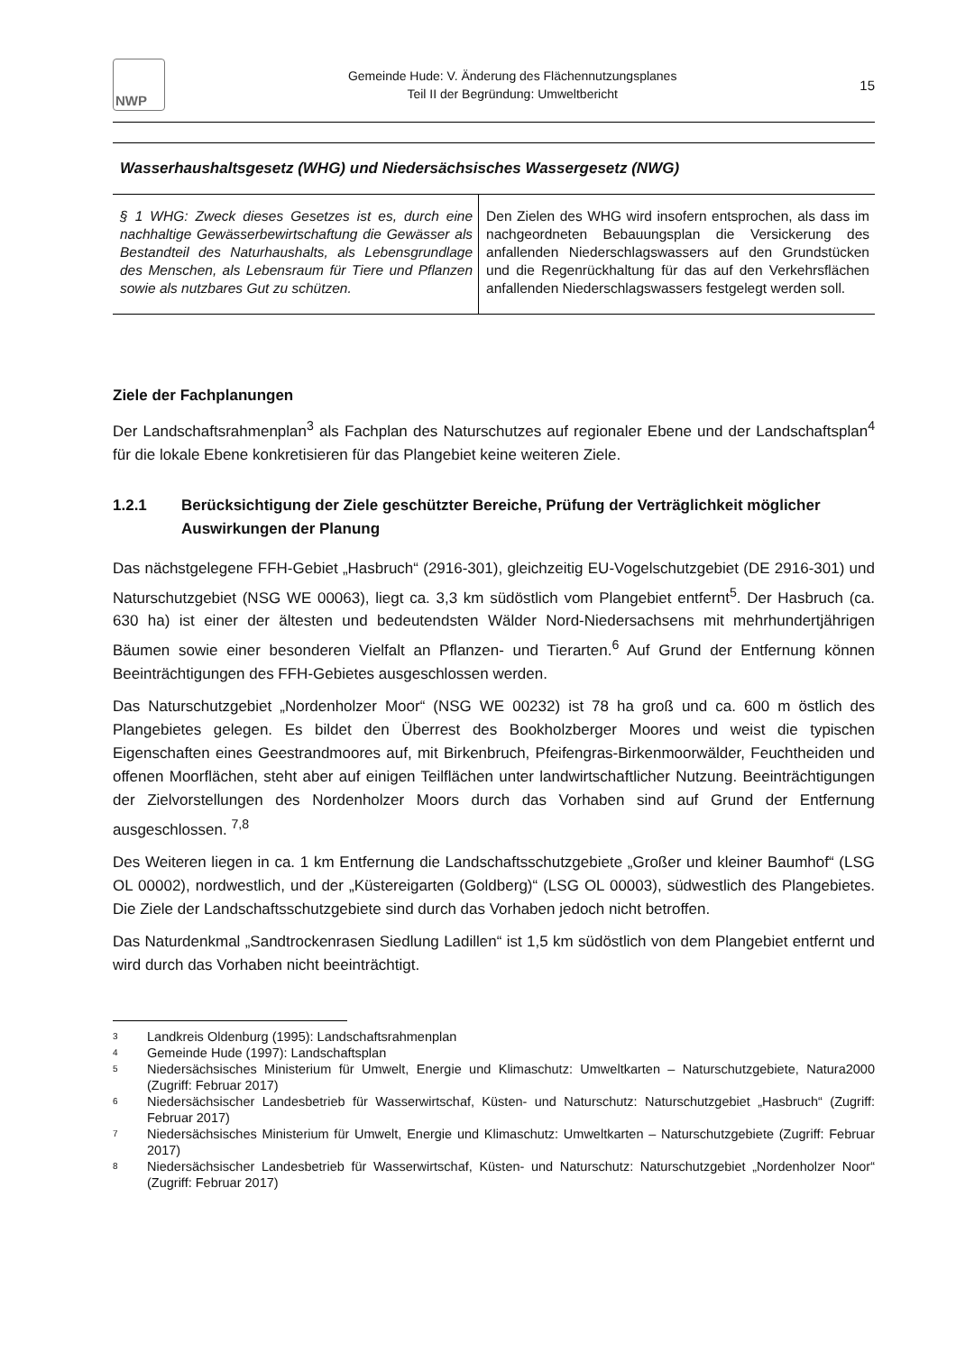NWP
Gemeinde Hude: V. Änderung des Flächennutzungsplanes
Teil II der Begründung: Umweltbericht
15
Wasserhaushaltsgesetz (WHG) und Niedersächsisches Wassergesetz (NWG)
| § 1 WHG: Zweck dieses Gesetzes ist es, durch eine nachhaltige Gewässerbewirtschaftung die Gewässer als Bestandteil des Naturhaushalts, als Lebensgrundlage des Menschen, als Lebensraum für Tiere und Pflanzen sowie als nutzbares Gut zu schützen. | Den Zielen des WHG wird insofern entsprochen, als dass im nachgeordneten Bebauungsplan die Versickerung des anfallenden Niederschlagswassers auf den Grundstücken und die Regenrückhaltung für das auf den Verkehrsflächen anfallenden Niederschlagswassers festgelegt werden soll. |
Ziele der Fachplanungen
Der Landschaftsrahmenplan<sup>3</sup> als Fachplan des Naturschutzes auf regionaler Ebene und der Landschaftsplan<sup>4</sup> für die lokale Ebene konkretisieren für das Plangebiet keine weiteren Ziele.
1.2.1 Berücksichtigung der Ziele geschützter Bereiche, Prüfung der Verträglichkeit möglicher Auswirkungen der Planung
Das nächstgelegene FFH-Gebiet „Hasbruch“ (2916-301), gleichzeitig EU-Vogelschutzgebiet (DE 2916-301) und Naturschutzgebiet (NSG WE 00063), liegt ca. 3,3 km südöstlich vom Plangebiet entfernt<sup>5</sup>. Der Hasbruch (ca. 630 ha) ist einer der ältesten und bedeutendsten Wälder Nord-Niedersachsens mit mehrhundertjährigen Bäumen sowie einer besonderen Vielfalt an Pflanzen- und Tierarten.<sup>6</sup> Auf Grund der Entfernung können Beeinträchtigungen des FFH-Gebietes ausgeschlossen werden.
Das Naturschutzgebiet „Nordenholzer Moor“ (NSG WE 00232) ist 78 ha groß und ca. 600 m östlich des Plangebietes gelegen. Es bildet den Überrest des Bookholzberger Moores und weist die typischen Eigenschaften eines Geestrandmoores auf, mit Birkenbruch, Pfeifengras-Birkenmoorwälder, Feuchtheiden und offenen Moorflächen, steht aber auf einigen Teilflächen unter landwirtschaftlicher Nutzung. Beeinträchtigungen der Zielvorstellungen des Nordenholzer Moors durch das Vorhaben sind auf Grund der Entfernung ausgeschlossen. <sup>7,8</sup>
Des Weiteren liegen in ca. 1 km Entfernung die Landschaftsschutzgebiete „Großer und kleiner Baumhof“ (LSG OL 00002), nordwestlich, und der „Küstereigarten (Goldberg)“ (LSG OL 00003), südwestlich des Plangebietes. Die Ziele der Landschaftsschutzgebiete sind durch das Vorhaben jedoch nicht betroffen.
Das Naturdenkmal „Sandtrockenrasen Siedlung Ladillen“ ist 1,5 km südöstlich von dem Plangebiet entfernt und wird durch das Vorhaben nicht beeinträchtigt.
3
Landkreis Oldenburg (1995): Landschaftsrahmenplan
4
Gemeinde Hude (1997): Landschaftsplan
5
Niedersächsisches Ministerium für Umwelt, Energie und Klimaschutz: Umweltkarten – Naturschutzgebiete, Natura2000 (Zugriff: Februar 2017)
6
Niedersächsischer Landesbetrieb für Wasserwirtschaf, Küsten- und Naturschutz: Naturschutzgebiet „Hasbruch“ (Zugriff: Februar 2017)
7
Niedersächsisches Ministerium für Umwelt, Energie und Klimaschutz: Umweltkarten – Naturschutzgebiete (Zugriff: Februar 2017)
8
Niedersächsischer Landesbetrieb für Wasserwirtschaf, Küsten- und Naturschutz: Naturschutzgebiet „Nordenholzer Noor“ (Zugriff: Februar 2017)